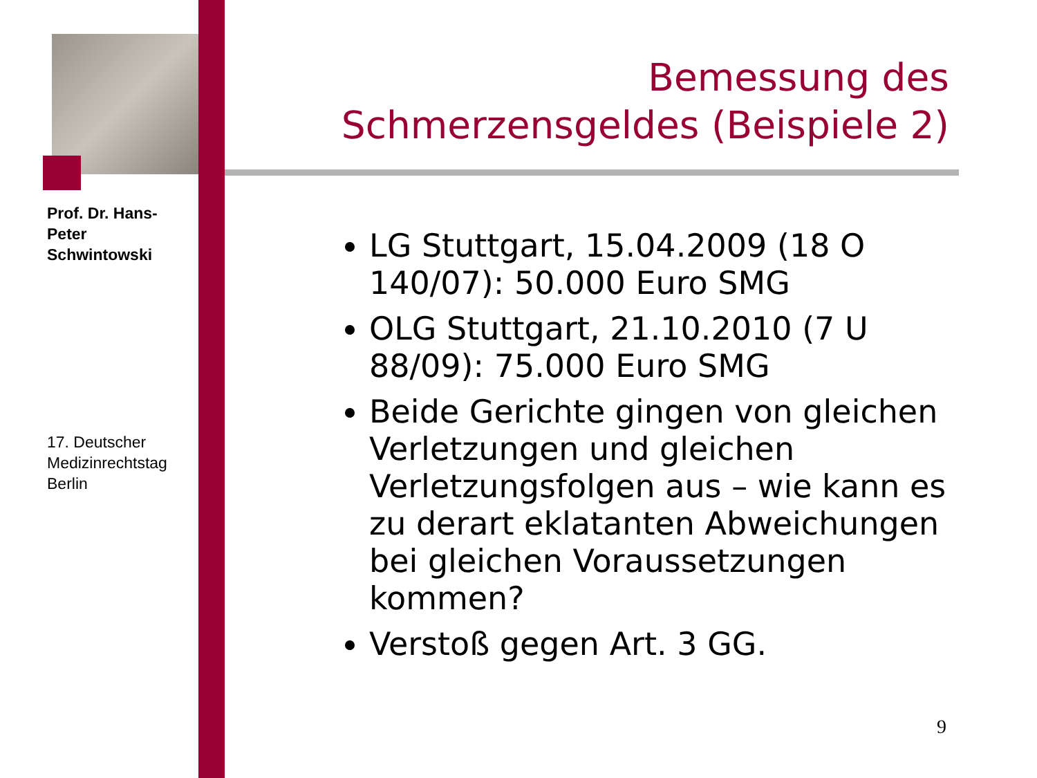Prof. Dr. Hans-Peter Schwintowski
17. Deutscher Medizinrechtstag Berlin
Bemessung des Schmerzensgeldes (Beispiele 2)
LG Stuttgart, 15.04.2009 (18 O 140/07): 50.000 Euro SMG
OLG Stuttgart, 21.10.2010 (7 U 88/09): 75.000 Euro SMG
Beide Gerichte gingen von gleichen Verletzungen und gleichen Verletzungsfolgen aus – wie kann es zu derart eklatanten Abweichungen bei gleichen Voraussetzungen kommen?
Verstoß gegen Art. 3 GG.
9